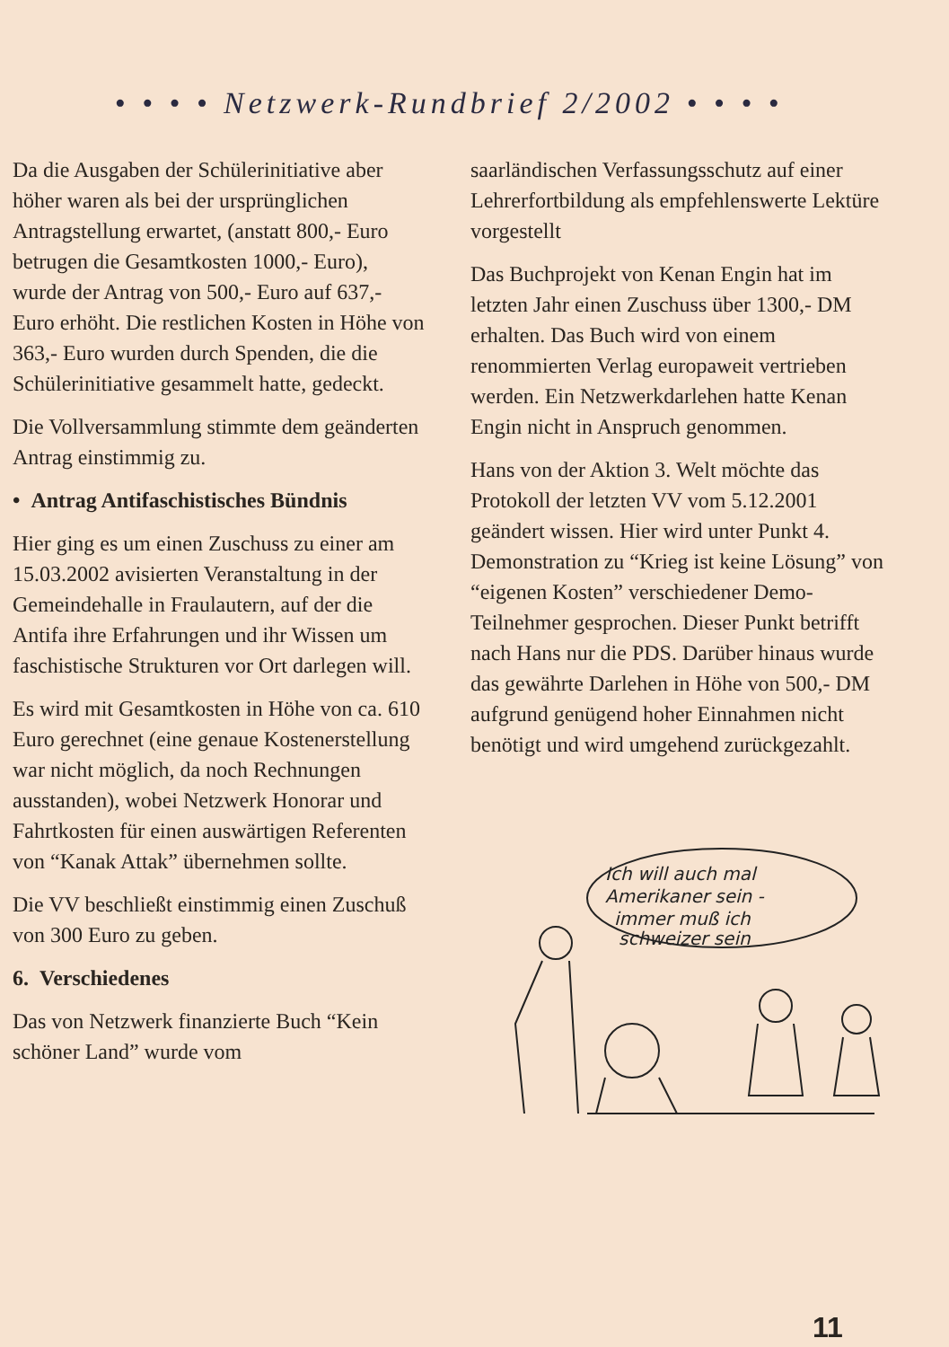• • • • Netzwerk-Rundbrief 2/2002 • • • •
Da die Ausgaben der Schülerinitiative aber höher waren als bei der ursprünglichen Antragstellung erwartet, (anstatt 800,- Euro betrugen die Gesamtkosten 1000,- Euro), wurde der Antrag von 500,- Euro auf 637,- Euro erhöht. Die restlichen Kosten in Höhe von 363,- Euro wurden durch Spenden, die die Schülerinitiative gesammelt hatte, gedeckt.
Die Vollversammlung stimmte dem geänderten Antrag einstimmig zu.
• Antrag Antifaschistisches Bündnis
Hier ging es um einen Zuschuss zu einer am 15.03.2002 avisierten Veranstaltung in der Gemeindehalle in Fraulautern, auf der die Antifa ihre Erfahrungen und ihr Wissen um faschistische Strukturen vor Ort darlegen will.
Es wird mit Gesamtkosten in Höhe von ca. 610 Euro gerechnet (eine genaue Kostenerstellung war nicht möglich, da noch Rechnungen ausstanden), wobei Netzwerk Honorar und Fahrtkosten für einen auswärtigen Referenten von “Kanak Attak” übernehmen sollte.
Die VV beschließt einstimmig einen Zuschuß von 300 Euro zu geben.
6. Verschiedenes
Das von Netzwerk finanzierte Buch “Kein schöner Land” wurde vom
saarländischen Verfassungsschutz auf einer Lehrerfortbildung als empfehlenswerte Lektüre vorgestellt
Das Buchprojekt von Kenan Engin hat im letzten Jahr einen Zuschuss über 1300,- DM erhalten. Das Buch wird von einem renommierten Verlag europaweit vertrieben werden. Ein Netzwerkdarlehen hatte Kenan Engin nicht in Anspruch genommen.
Hans von der Aktion 3. Welt möchte das Protokoll der letzten VV vom 5.12.2001 geändert wissen. Hier wird unter Punkt 4. Demonstration zu “Krieg ist keine Lösung” von “eigenen Kosten” verschiedener Demo-Teilnehmer gesprochen. Dieser Punkt betrifft nach Hans nur die PDS. Darüber hinaus wurde das gewährte Darlehen in Höhe von 500,- DM aufgrund genügend hoher Einnahmen nicht benötigt und wird umgehend zurückgezahlt.
Ich will auch mal
Amerikaner sein -
immer muß ich
schweizer sein
11